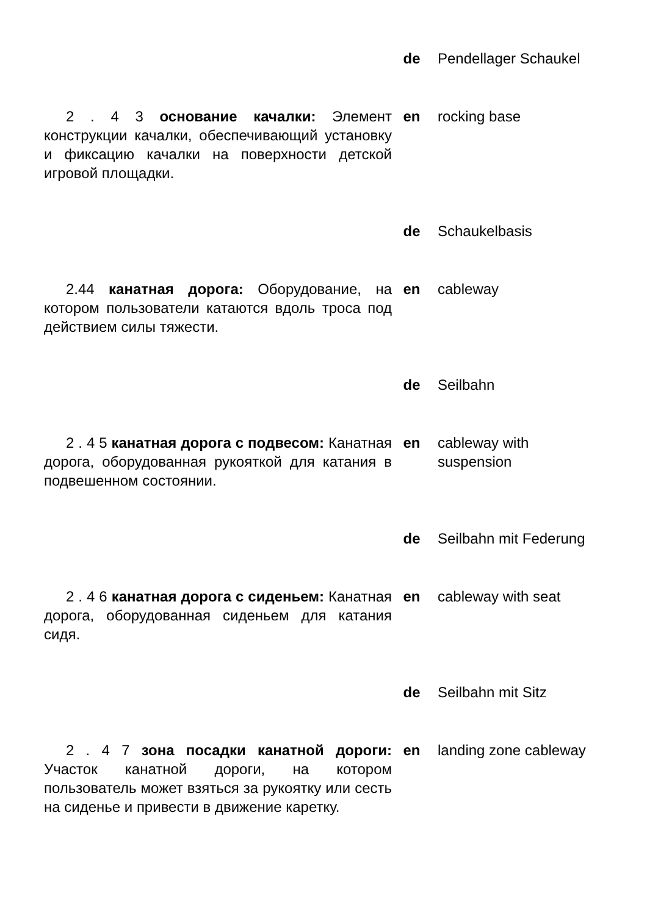| | de | Pendellager Schaukel |
| 2 . 4 3 основание качалки: Элемент конструкции качалки, обеспечивающий установку и фиксацию качалки на поверхности детской игровой площадки. | en | rocking base |
| | de | Schaukelbasis |
| 2.44 канатная дорога: Оборудование, на котором пользователи катаются вдоль троса под действием силы тяжести. | en | cableway |
| | de | Seilbahn |
| 2 . 4 5 канатная дорога с подвесом: Канатная дорога, оборудованная рукояткой для катания в подвешенном состоянии. | en | cableway with suspension |
| | de | Seilbahn mit Federung |
| 2 . 4 6 канатная дорога с сиденьем: Канатная дорога, оборудованная сиденьем для катания сидя. | en | cableway with seat |
| | de | Seilbahn mit Sitz |
| 2 . 4 7 зона посадки канатной дороги: Участок канатной дороги, на котором пользователь может взяться за рукоятку или сесть на сиденье и привести в движение каретку. | en | landing zone cableway |